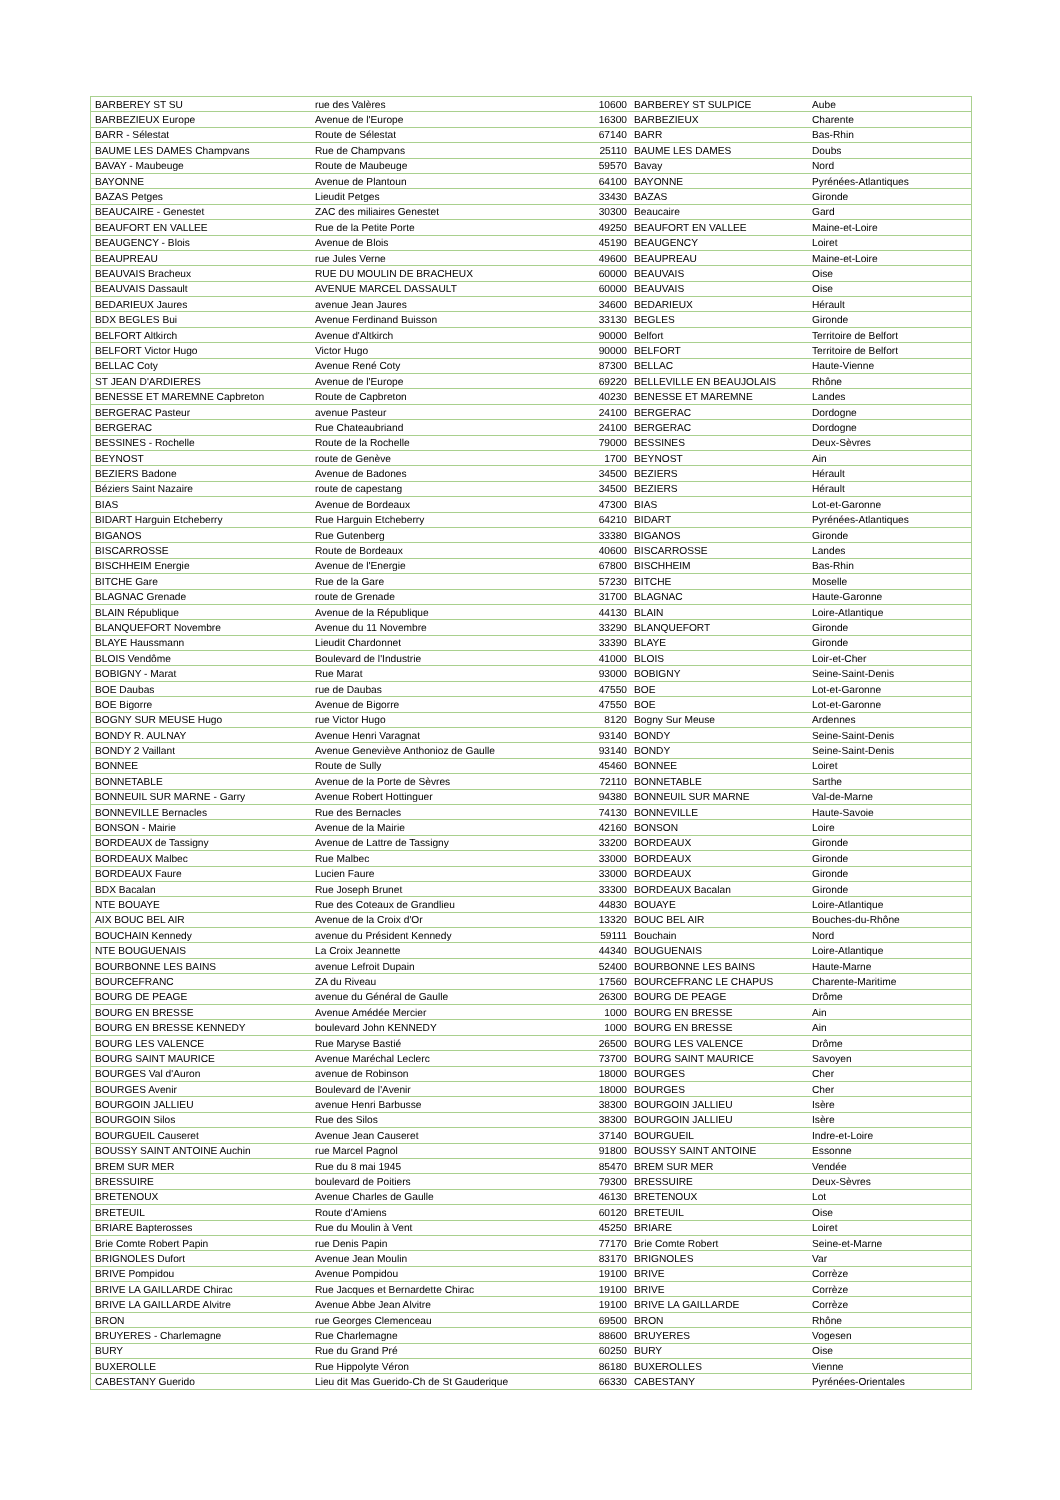| BARBEREY ST SU | rue des Valères | 10600 | BARBEREY ST SULPICE | Aube |
| BARBEZIEUX Europe | Avenue de l'Europe | 16300 | BARBEZIEUX | Charente |
| BARR - Sélestat | Route de Sélestat | 67140 | BARR | Bas-Rhin |
| BAUME LES DAMES Champvans | Rue de Champvans | 25110 | BAUME LES DAMES | Doubs |
| BAVAY - Maubeuge | Route de Maubeuge | 59570 | Bavay | Nord |
| BAYONNE | Avenue de Plantoun | 64100 | BAYONNE | Pyrénées-Atlantiques |
| BAZAS Petges | Lieudit Petges | 33430 | BAZAS | Gironde |
| BEAUCAIRE - Genestet | ZAC des miliaires Genestet | 30300 | Beaucaire | Gard |
| BEAUFORT EN VALLEE | Rue de la Petite Porte | 49250 | BEAUFORT EN VALLEE | Maine-et-Loire |
| BEAUGENCY - Blois | Avenue de Blois | 45190 | BEAUGENCY | Loiret |
| BEAUPREAU | rue Jules Verne | 49600 | BEAUPREAU | Maine-et-Loire |
| BEAUVAIS Bracheux | RUE DU MOULIN DE BRACHEUX | 60000 | BEAUVAIS | Oise |
| BEAUVAIS Dassault | AVENUE MARCEL DASSAULT | 60000 | BEAUVAIS | Oise |
| BEDARIEUX Jaures | avenue Jean Jaures | 34600 | BEDARIEUX | Hérault |
| BDX BEGLES Bui | Avenue Ferdinand Buisson | 33130 | BEGLES | Gironde |
| BELFORT Altkirch | Avenue d'Altkirch | 90000 | Belfort | Territoire de Belfort |
| BELFORT Victor Hugo | Victor Hugo | 90000 | BELFORT | Territoire de Belfort |
| BELLAC Coty | Avenue René Coty | 87300 | BELLAC | Haute-Vienne |
| ST JEAN D'ARDIERES | Avenue de l'Europe | 69220 | BELLEVILLE EN BEAUJOLAIS | Rhône |
| BENESSE ET MAREMNE Capbreton | Route de Capbreton | 40230 | BENESSE ET MAREMNE | Landes |
| BERGERAC Pasteur | avenue Pasteur | 24100 | BERGERAC | Dordogne |
| BERGERAC | Rue Chateaubriand | 24100 | BERGERAC | Dordogne |
| BESSINES - Rochelle | Route de la Rochelle | 79000 | BESSINES | Deux-Sèvres |
| BEYNOST | route de Genève | 1700 | BEYNOST | Ain |
| BEZIERS Badone | Avenue de Badones | 34500 | BEZIERS | Hérault |
| Béziers Saint Nazaire | route de capestang | 34500 | BEZIERS | Hérault |
| BIAS | Avenue de Bordeaux | 47300 | BIAS | Lot-et-Garonne |
| BIDART Harguin Etcheberry | Rue Harguin Etcheberry | 64210 | BIDART | Pyrénées-Atlantiques |
| BIGANOS | Rue Gutenberg | 33380 | BIGANOS | Gironde |
| BISCARROSSE | Route de Bordeaux | 40600 | BISCARROSSE | Landes |
| BISCHHEIM Energie | Avenue de l'Energie | 67800 | BISCHHEIM | Bas-Rhin |
| BITCHE Gare | Rue de la Gare | 57230 | BITCHE | Moselle |
| BLAGNAC Grenade | route de Grenade | 31700 | BLAGNAC | Haute-Garonne |
| BLAIN République | Avenue de la République | 44130 | BLAIN | Loire-Atlantique |
| BLANQUEFORT Novembre | Avenue du 11 Novembre | 33290 | BLANQUEFORT | Gironde |
| BLAYE Haussmann | Lieudit Chardonnet | 33390 | BLAYE | Gironde |
| BLOIS Vendôme | Boulevard de l'Industrie | 41000 | BLOIS | Loir-et-Cher |
| BOBIGNY - Marat | Rue Marat | 93000 | BOBIGNY | Seine-Saint-Denis |
| BOE Daubas | rue de Daubas | 47550 | BOE | Lot-et-Garonne |
| BOE Bigorre | Avenue de Bigorre | 47550 | BOE | Lot-et-Garonne |
| BOGNY SUR MEUSE Hugo | rue Victor Hugo | 8120 | Bogny Sur Meuse | Ardennes |
| BONDY R. AULNAY | Avenue Henri Varagnat | 93140 | BONDY | Seine-Saint-Denis |
| BONDY 2 Vaillant | Avenue Geneviève Anthonioz de Gaulle | 93140 | BONDY | Seine-Saint-Denis |
| BONNEE | Route de Sully | 45460 | BONNEE | Loiret |
| BONNETABLE | Avenue de la Porte de Sèvres | 72110 | BONNETABLE | Sarthe |
| BONNEUIL SUR MARNE - Garry | Avenue Robert Hottinguer | 94380 | BONNEUIL SUR MARNE | Val-de-Marne |
| BONNEVILLE Bernacles | Rue des Bernacles | 74130 | BONNEVILLE | Haute-Savoie |
| BONSON - Mairie | Avenue de la Mairie | 42160 | BONSON | Loire |
| BORDEAUX de Tassigny | Avenue de Lattre de Tassigny | 33200 | BORDEAUX | Gironde |
| BORDEAUX Malbec | Rue Malbec | 33000 | BORDEAUX | Gironde |
| BORDEAUX Faure | Lucien Faure | 33000 | BORDEAUX | Gironde |
| BDX Bacalan | Rue Joseph Brunet | 33300 | BORDEAUX Bacalan | Gironde |
| NTE BOUAYE | Rue des Coteaux de Grandlieu | 44830 | BOUAYE | Loire-Atlantique |
| AIX BOUC BEL AIR | Avenue de la Croix d'Or | 13320 | BOUC BEL AIR | Bouches-du-Rhône |
| BOUCHAIN Kennedy | avenue du Président Kennedy | 59111 | Bouchain | Nord |
| NTE BOUGUENAIS | La Croix Jeannette | 44340 | BOUGUENAIS | Loire-Atlantique |
| BOURBONNE LES BAINS | avenue Lefroit Dupain | 52400 | BOURBONNE LES BAINS | Haute-Marne |
| BOURCEFRANC | ZA du Riveau | 17560 | BOURCEFRANC LE CHAPUS | Charente-Maritime |
| BOURG DE PEAGE | avenue du Général de Gaulle | 26300 | BOURG DE PEAGE | Drôme |
| BOURG EN BRESSE | Avenue Amédée Mercier | 1000 | BOURG EN BRESSE | Ain |
| BOURG EN BRESSE KENNEDY | boulevard John KENNEDY | 1000 | BOURG EN BRESSE | Ain |
| BOURG LES VALENCE | Rue Maryse Bastié | 26500 | BOURG LES VALENCE | Drôme |
| BOURG SAINT MAURICE | Avenue Maréchal Leclerc | 73700 | BOURG SAINT MAURICE | Savoyen |
| BOURGES Val d'Auron | avenue de Robinson | 18000 | BOURGES | Cher |
| BOURGES Avenir | Boulevard de l'Avenir | 18000 | BOURGES | Cher |
| BOURGOIN JALLIEU | avenue Henri Barbusse | 38300 | BOURGOIN JALLIEU | Isère |
| BOURGOIN Silos | Rue des Silos | 38300 | BOURGOIN JALLIEU | Isère |
| BOURGUEIL Causeret | Avenue Jean Causeret | 37140 | BOURGUEIL | Indre-et-Loire |
| BOUSSY SAINT ANTOINE Auchin | rue Marcel Pagnol | 91800 | BOUSSY SAINT ANTOINE | Essonne |
| BREM SUR MER | Rue du 8 mai 1945 | 85470 | BREM SUR MER | Vendée |
| BRESSUIRE | boulevard de Poitiers | 79300 | BRESSUIRE | Deux-Sèvres |
| BRETENOUX | Avenue Charles de Gaulle | 46130 | BRETENOUX | Lot |
| BRETEUIL | Route d'Amiens | 60120 | BRETEUIL | Oise |
| BRIARE Bapterosses | Rue du Moulin à Vent | 45250 | BRIARE | Loiret |
| Brie Comte Robert Papin | rue Denis Papin | 77170 | Brie Comte Robert | Seine-et-Marne |
| BRIGNOLES Dufort | Avenue Jean Moulin | 83170 | BRIGNOLES | Var |
| BRIVE Pompidou | Avenue Pompidou | 19100 | BRIVE | Corrèze |
| BRIVE LA GAILLARDE Chirac | Rue Jacques et Bernardette Chirac | 19100 | BRIVE | Corrèze |
| BRIVE LA GAILLARDE Alvitre | Avenue Abbe Jean Alvitre | 19100 | BRIVE LA GAILLARDE | Corrèze |
| BRON | rue Georges Clemenceau | 69500 | BRON | Rhône |
| BRUYERES - Charlemagne | Rue Charlemagne | 88600 | BRUYERES | Vogesen |
| BURY | Rue du Grand Pré | 60250 | BURY | Oise |
| BUXEROLLE | Rue Hippolyte Véron | 86180 | BUXEROLLES | Vienne |
| CABESTANY Guerido | Lieu dit Mas Guerido-Ch de St Gauderique | 66330 | CABESTANY | Pyrénées-Orientales |